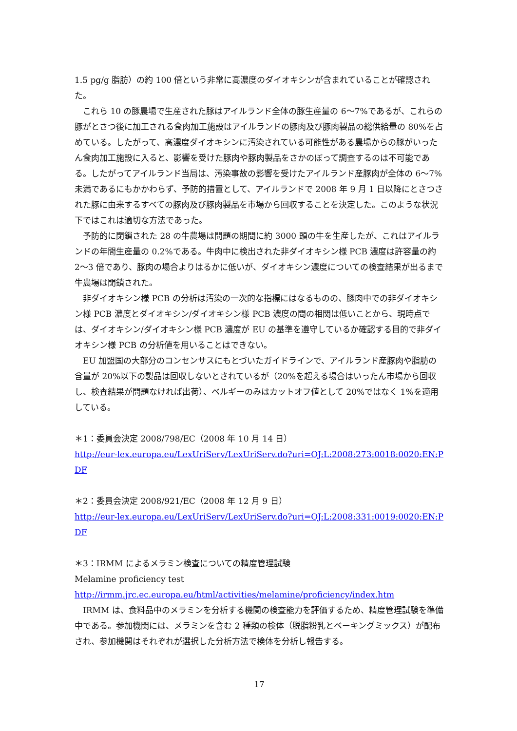1.5 pg/g 脂肪）の約 100 倍という非常に高濃度のダイオキシンが含まれていることが確認された。
これら 10 の豚農場で生産された豚はアイルランド全体の豚生産量の 6～7%であるが、これらの豚がとさつ後に加工される食肉加工施設はアイルランドの豚肉及び豚肉製品の総供給量の 80%を占めている。したがって、高濃度ダイオキシンに汚染されている可能性がある農場からの豚がいったん食肉加工施設に入ると、影響を受けた豚肉や豚肉製品をさかのぼって調査するのは不可能である。したがってアイルランド当局は、汚染事故の影響を受けたアイルランド産豚肉が全体の 6～7%未満であるにもかかわらず、予防的措置として、アイルランドで 2008 年 9 月 1 日以降にとさつされた豚に由来するすべての豚肉及び豚肉製品を市場から回収することを決定した。このような状況下ではこれは適切な方法であった。
予防的に閉鎖された 28 の牛農場は問題の期間に約 3000 頭の牛を生産したが、これはアイルランドの年間生産量の 0.2%である。牛肉中に検出された非ダイオキシン様 PCB 濃度は許容量の約 2～3 倍であり、豚肉の場合よりはるかに低いが、ダイオキシン濃度についての検査結果が出るまで牛農場は閉鎖された。
非ダイオキシン様 PCB の分析は汚染の一次的な指標にはなるものの、豚肉中での非ダイオキシン様 PCB 濃度とダイオキシン/ダイオキシン様 PCB 濃度の間の相関は低いことから、現時点では、ダイオキシン/ダイオキシン様 PCB 濃度が EU の基準を遵守しているか確認する目的で非ダイオキシン様 PCB の分析値を用いることはできない。
EU 加盟国の大部分のコンセンサスにもとづいたガイドラインで、アイルランド産豚肉や脂肪の含量が 20%以下の製品は回収しないとされているが（20%を超える場合はいったん市場から回収し、検査結果が問題なければ出荷）、ベルギーのみはカットオフ値として 20%ではなく 1%を適用している。
＊1：委員会決定 2008/798/EC（2008 年 10 月 14 日）
http://eur-lex.europa.eu/LexUriServ/LexUriServ.do?uri=OJ:L:2008:273:0018:0020:EN:PDF
＊2：委員会決定 2008/921/EC（2008 年 12 月 9 日）
http://eur-lex.europa.eu/LexUriServ/LexUriServ.do?uri=OJ:L:2008:331:0019:0020:EN:PDF
＊3：IRMM によるメラミン検査についての精度管理試験
Melamine proficiency test
http://irmm.jrc.ec.europa.eu/html/activities/melamine/proficiency/index.htm
IRMM は、食料品中のメラミンを分析する機関の検査能力を評価するため、精度管理試験を準備中である。参加機関には、メラミンを含む 2 種類の検体（脱脂粉乳とベーキングミックス）が配布され、参加機関はそれぞれが選択した分析方法で検体を分析し報告する。
17